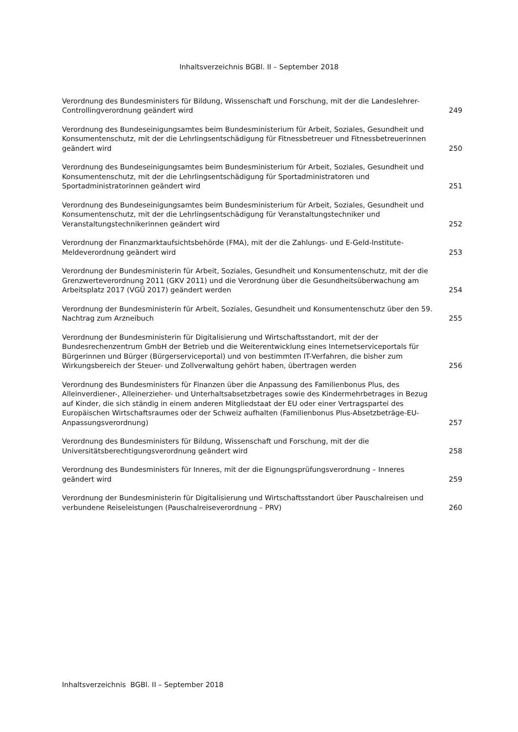Inhaltsverzeichnis BGBl. II – September 2018
Verordnung des Bundesministers für Bildung, Wissenschaft und Forschung, mit der die Landeslehrer-Controllingverordnung geändert wird
249
Verordnung des Bundeseinigungsamtes beim Bundesministerium für Arbeit, Soziales, Gesundheit und Konsumentenschutz, mit der die Lehrlingsentschädigung für Fitnessbetreuer und Fitnessbetreuerinnen geändert wird
250
Verordnung des Bundeseinigungsamtes beim Bundesministerium für Arbeit, Soziales, Gesundheit und Konsumentenschutz, mit der die Lehrlingsentschädigung für Sportadministratoren und Sportadministratorinnen geändert wird
251
Verordnung des Bundeseinigungsamtes beim Bundesministerium für Arbeit, Soziales, Gesundheit und Konsumentenschutz, mit der die Lehrlingsentschädigung für Veranstaltungstechniker und Veranstaltungstechnikerinnen geändert wird
252
Verordnung der Finanzmarktaufsichtsbehörde (FMA), mit der die Zahlungs- und E-Geld-Institute-Meldeverordnung geändert wird
253
Verordnung der Bundesministerin für Arbeit, Soziales, Gesundheit und Konsumentenschutz, mit der die Grenzwerteverordnung 2011 (GKV 2011) und die Verordnung über die Gesundheitsüberwachung am Arbeitsplatz 2017 (VGÜ 2017) geändert werden
254
Verordnung der Bundesministerin für Arbeit, Soziales, Gesundheit und Konsumentenschutz über den 59. Nachtrag zum Arzneibuch
255
Verordnung der Bundesministerin für Digitalisierung und Wirtschaftsstandort, mit der der Bundesrechenzentrum GmbH der Betrieb und die Weiterentwicklung eines Internetserviceportals für Bürgerinnen und Bürger (Bürgerserviceportal) und von bestimmten IT-Verfahren, die bisher zum Wirkungsbereich der Steuer- und Zollverwaltung gehört haben, übertragen werden
256
Verordnung des Bundesministers für Finanzen über die Anpassung des Familienbonus Plus, des Alleinverdiener-, Alleinerzieher- und Unterhaltsabsetzbetrages sowie des Kindermehrbetrages in Bezug auf Kinder, die sich ständig in einem anderen Mitgliedstaat der EU oder einer Vertragspartei des Europäischen Wirtschaftsraumes oder der Schweiz aufhalten (Familienbonus Plus-Absetzbeträge-EU-Anpassungsverordnung)
257
Verordnung des Bundesministers für Bildung, Wissenschaft und Forschung, mit der die Universitätsberechtigungsverordnung geändert wird
258
Verordnung des Bundesministers für Inneres, mit der die Eignungsprüfungsverordnung – Inneres geändert wird
259
Verordnung der Bundesministerin für Digitalisierung und Wirtschaftsstandort über Pauschalreisen und verbundene Reiseleistungen (Pauschalreiseverordnung – PRV)
260
Inhaltsverzeichnis BGBl. II – September 2018